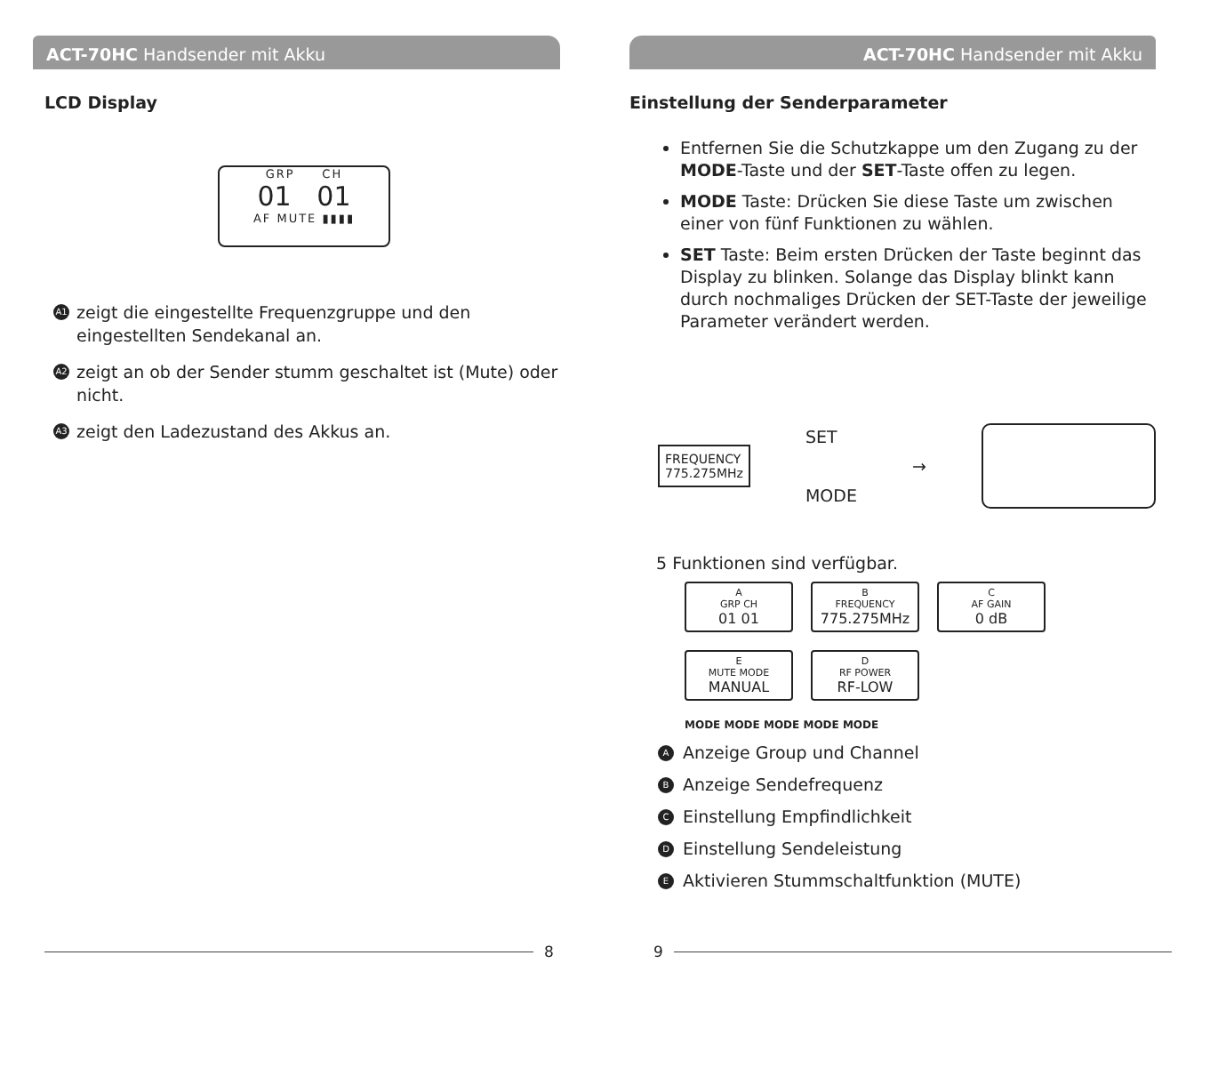ACT-70HC Handsender mit Akku
LCD Display
GRP CH
01 01
AF MUTE ▮▮▮▮
A1 zeigt die eingestellte Frequenzgruppe und den eingestellten Sendekanal an.
A2 zeigt an ob der Sender stumm geschaltet ist (Mute) oder nicht.
A3 zeigt den Ladezustand des Akkus an.
8
ACT-70HC Handsender mit Akku
Einstellung der Senderparameter
Entfernen Sie die Schutzkappe um den Zugang zu der MODE-Taste und der SET-Taste offen zu legen.
MODE Taste: Drücken Sie diese Taste um zwischen einer von fünf Funktionen zu wählen.
SET Taste: Beim ersten Drücken der Taste beginnt das Display zu blinken. Solange das Display blinkt kann durch nochmaliges Drücken der SET-Taste der jeweilige Parameter verändert werden.
FREQUENCY
775.275MHz
SET
MODE
→
5 Funktionen sind verfügbar.
A
GRP CH
01 01
B
FREQUENCY
775.275MHz
C
AF GAIN
0 dB
E
MUTE MODE
MANUAL
D
RF POWER
RF-LOW
MODE MODE MODE MODE MODE
A Anzeige Group und Channel
B Anzeige Sendefrequenz
C Einstellung Empfindlichkeit
D Einstellung Sendeleistung
E Aktivieren Stummschaltfunktion (MUTE)
9